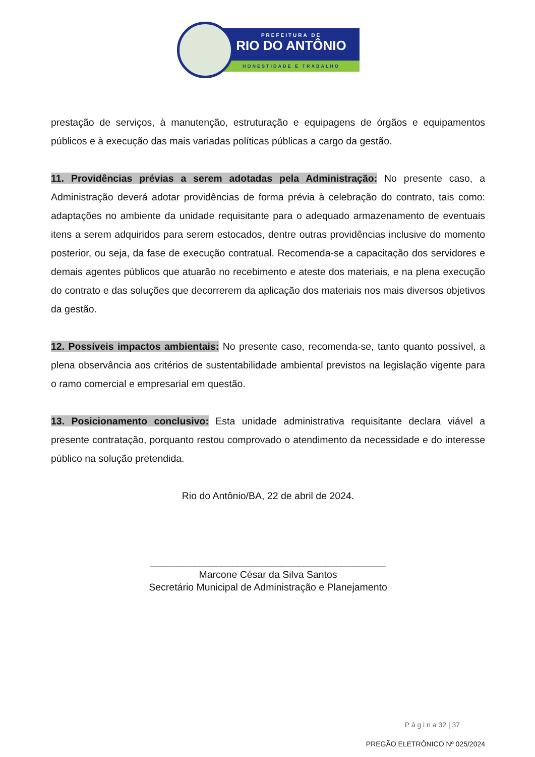PREFEITURA DE
RIO DO ANTÔNIO
HONESTIDADE E TRABALHO
prestação de serviços, à manutenção, estruturação e equipagens de órgãos e equipamentos públicos e à execução das mais variadas políticas públicas a cargo da gestão.
11. Providências prévias a serem adotadas pela Administração: No presente caso, a Administração deverá adotar providências de forma prévia à celebração do contrato, tais como: adaptações no ambiente da unidade requisitante para o adequado armazenamento de eventuais itens a serem adquiridos para serem estocados, dentre outras providências inclusive do momento posterior, ou seja, da fase de execução contratual. Recomenda-se a capacitação dos servidores e demais agentes públicos que atuarão no recebimento e ateste dos materiais, e na plena execução do contrato e das soluções que decorrerem da aplicação dos materiais nos mais diversos objetivos da gestão.
12. Possíveis impactos ambientais: No presente caso, recomenda-se, tanto quanto possível, a plena observância aos critérios de sustentabilidade ambiental previstos na legislação vigente para o ramo comercial e empresarial em questão.
13. Posicionamento conclusivo: Esta unidade administrativa requisitante declara viável a presente contratação, porquanto restou comprovado o atendimento da necessidade e do interesse público na solução pretendida.
Rio do Antônio/BA, 22 de abril de 2024.
___________________________________________
Marcone César da Silva Santos
Secretário Municipal de Administração e Planejamento
P á g i n a 32 | 37
PREGÃO ELETRÔNICO Nº 025/2024